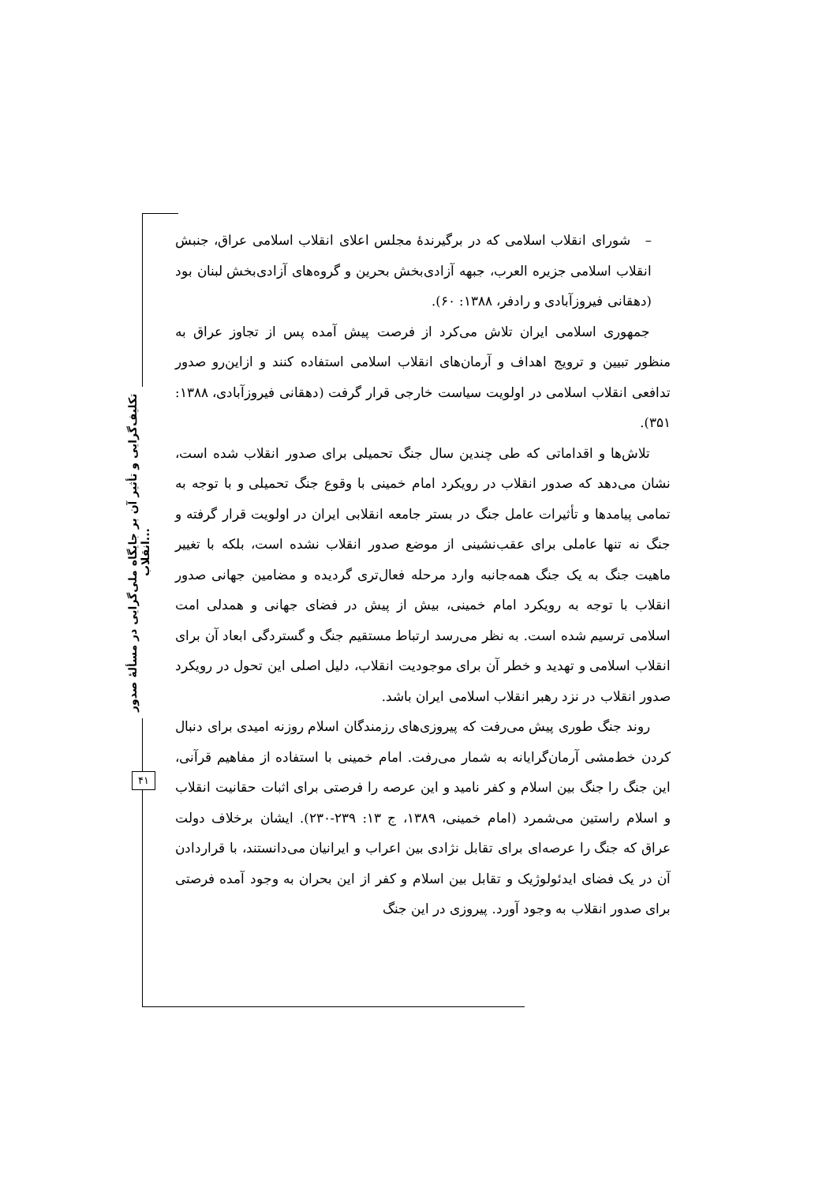تکلیف‌گرایی و تأثیر آن بر جایگاه ملی‌گرایی در مسألهٔ صدور انقلاب...
۴۱
– شورای انقلاب اسلامی که در برگیرندهٔ مجلس اعلای انقلاب اسلامی عراق، جنبش انقلاب اسلامی جزیره العرب، جبهه آزادی‌بخش بحرین و گروه‌های آزادی‌بخش لبنان بود (دهقانی فیروزآبادی و رادفر، ۱۳۸۸: ۶۰).
جمهوری اسلامی ایران تلاش می‌کرد از فرصت پیش آمده پس از تجاوز عراق به منظور تبیین و ترویج اهداف و آرمان‌های انقلاب اسلامی استفاده کنند و ازاین‌رو صدور تدافعی انقلاب اسلامی در اولویت سیاست خارجی قرار گرفت (دهقانی فیروزآبادی، ۱۳۸۸: ۳۵۱).
تلاش‌ها و اقداماتی که طی چندین سال جنگ تحمیلی برای صدور انقلاب شده است، نشان می‌دهد که صدور انقلاب در رویکرد امام خمینی با وقوع جنگ تحمیلی و با توجه به تمامی پیامدها و تأثیرات عامل جنگ در بستر جامعه انقلابی ایران در اولویت قرار گرفته و جنگ نه تنها عاملی برای عقب‌نشینی از موضع صدور انقلاب نشده است، بلکه با تغییر ماهیت جنگ به یک جنگ همه‌جانبه وارد مرحله فعال‌تری گردیده و مضامین جهانی صدور انقلاب با توجه به رویکرد امام خمینی، بیش از پیش در فضای جهانی و همدلی امت اسلامی ترسیم شده است. به نظر می‌رسد ارتباط مستقیم جنگ و گستردگی ابعاد آن برای انقلاب اسلامی و تهدید و خطر آن برای موجودیت انقلاب، دلیل اصلی این تحول در رویکرد صدور انقلاب در نزد رهبر انقلاب اسلامی ایران باشد.
روند جنگ طوری پیش می‌رفت که پیروزی‌های رزمندگان اسلام روزنه امیدی برای دنبال کردن خط‌مشی آرمان‌گرایانه به شمار می‌رفت. امام خمینی با استفاده از مفاهیم قرآنی، این جنگ را جنگ بین اسلام و کفر نامید و این عرصه را فرصتی برای اثبات حقانیت انقلاب و اسلام راستین می‌شمرد (امام خمینی، ۱۳۸۹، ج ۱۳: ۲۳۹-۲۳۰). ایشان برخلاف دولت عراق که جنگ را عرصه‌ای برای تقابل نژادی بین اعراب و ایرانیان می‌دانستند، با قراردادن آن در یک فضای ایدئولوژیک و تقابل بین اسلام و کفر از این بحران به وجود آمده فرصتی برای صدور انقلاب به وجود آورد. پیروزی در این جنگ